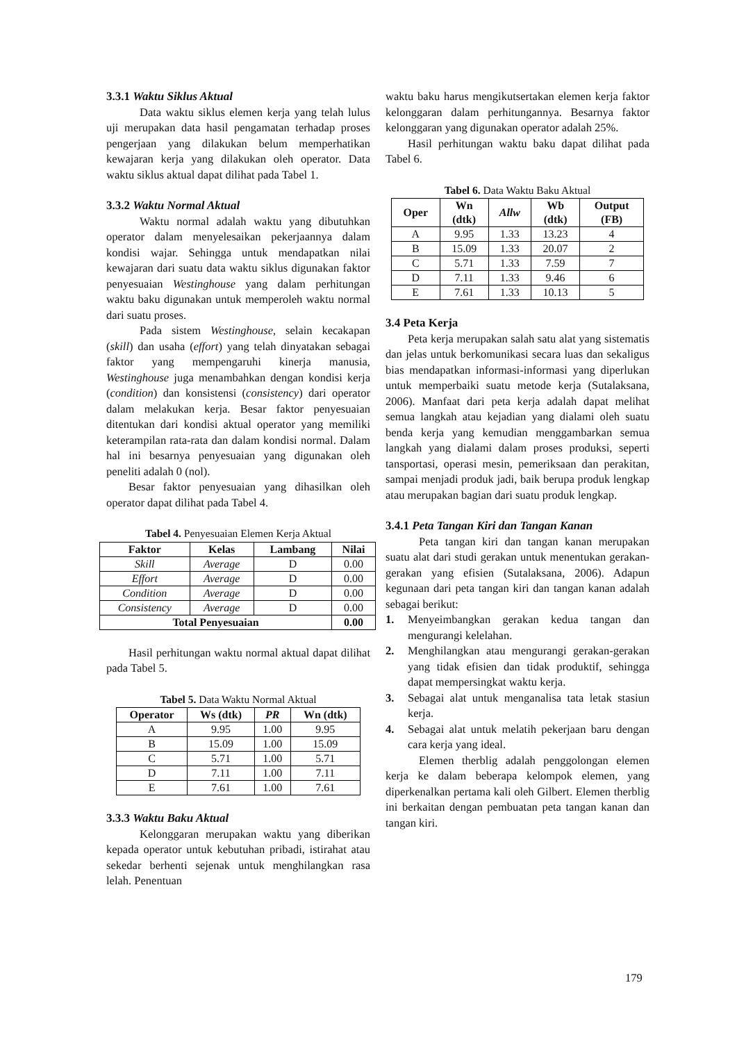3.3.1 Waktu Siklus Aktual
Data waktu siklus elemen kerja yang telah lulus uji merupakan data hasil pengamatan terhadap proses pengerjaan yang dilakukan belum memperhatikan kewajaran kerja yang dilakukan oleh operator. Data waktu siklus aktual dapat dilihat pada Tabel 1.
3.3.2 Waktu Normal Aktual
Waktu normal adalah waktu yang dibutuhkan operator dalam menyelesaikan pekerjaannya dalam kondisi wajar. Sehingga untuk mendapatkan nilai kewajaran dari suatu data waktu siklus digunakan faktor penyesuaian Westinghouse yang dalam perhitungan waktu baku digunakan untuk memperoleh waktu normal dari suatu proses.
Pada sistem Westinghouse, selain kecakapan (skill) dan usaha (effort) yang telah dinyatakan sebagai faktor yang mempengaruhi kinerja manusia, Westinghouse juga menambahkan dengan kondisi kerja (condition) dan konsistensi (consistency) dari operator dalam melakukan kerja. Besar faktor penyesuaian ditentukan dari kondisi aktual operator yang memiliki keterampilan rata-rata dan dalam kondisi normal. Dalam hal ini besarnya penyesuaian yang digunakan oleh peneliti adalah 0 (nol).
Besar faktor penyesuaian yang dihasilkan oleh operator dapat dilihat pada Tabel 4.
Tabel 4. Penyesuaian Elemen Kerja Aktual
| Faktor | Kelas | Lambang | Nilai |
| --- | --- | --- | --- |
| Skill | Average | D | 0.00 |
| Effort | Average | D | 0.00 |
| Condition | Average | D | 0.00 |
| Consistency | Average | D | 0.00 |
| Total Penyesuaian | | | 0.00 |
Hasil perhitungan waktu normal aktual dapat dilihat pada Tabel 5.
Tabel 5. Data Waktu Normal Aktual
| Operator | Ws (dtk) | PR | Wn (dtk) |
| --- | --- | --- | --- |
| A | 9.95 | 1.00 | 9.95 |
| B | 15.09 | 1.00 | 15.09 |
| C | 5.71 | 1.00 | 5.71 |
| D | 7.11 | 1.00 | 7.11 |
| E | 7.61 | 1.00 | 7.61 |
3.3.3 Waktu Baku Aktual
Kelonggaran merupakan waktu yang diberikan kepada operator untuk kebutuhan pribadi, istirahat atau sekedar berhenti sejenak untuk menghilangkan rasa lelah. Penentuan
waktu baku harus mengikutsertakan elemen kerja faktor kelonggaran dalam perhitungannya. Besarnya faktor kelonggaran yang digunakan operator adalah 25%.
Hasil perhitungan waktu baku dapat dilihat pada Tabel 6.
Tabel 6. Data Waktu Baku Aktual
| Oper | Wn (dtk) | Allw | Wb (dtk) | Output (FB) |
| --- | --- | --- | --- | --- |
| A | 9.95 | 1.33 | 13.23 | 4 |
| B | 15.09 | 1.33 | 20.07 | 2 |
| C | 5.71 | 1.33 | 7.59 | 7 |
| D | 7.11 | 1.33 | 9.46 | 6 |
| E | 7.61 | 1.33 | 10.13 | 5 |
3.4 Peta Kerja
Peta kerja merupakan salah satu alat yang sistematis dan jelas untuk berkomunikasi secara luas dan sekaligus bias mendapatkan informasi-informasi yang diperlukan untuk memperbaiki suatu metode kerja (Sutalaksana, 2006). Manfaat dari peta kerja adalah dapat melihat semua langkah atau kejadian yang dialami oleh suatu benda kerja yang kemudian menggambarkan semua langkah yang dialami dalam proses produksi, seperti tansportasi, operasi mesin, pemeriksaan dan perakitan, sampai menjadi produk jadi, baik berupa produk lengkap atau merupakan bagian dari suatu produk lengkap.
3.4.1 Peta Tangan Kiri dan Tangan Kanan
Peta tangan kiri dan tangan kanan merupakan suatu alat dari studi gerakan untuk menentukan gerakan-gerakan yang efisien (Sutalaksana, 2006). Adapun kegunaan dari peta tangan kiri dan tangan kanan adalah sebagai berikut:
1. Menyeimbangkan gerakan kedua tangan dan mengurangi kelelahan.
2. Menghilangkan atau mengurangi gerakan-gerakan yang tidak efisien dan tidak produktif, sehingga dapat mempersingkat waktu kerja.
3. Sebagai alat untuk menganalisa tata letak stasiun kerja.
4. Sebagai alat untuk melatih pekerjaan baru dengan cara kerja yang ideal.
Elemen therblig adalah penggolongan elemen kerja ke dalam beberapa kelompok elemen, yang diperkenalkan pertama kali oleh Gilbert. Elemen therblig ini berkaitan dengan pembuatan peta tangan kanan dan tangan kiri.
179